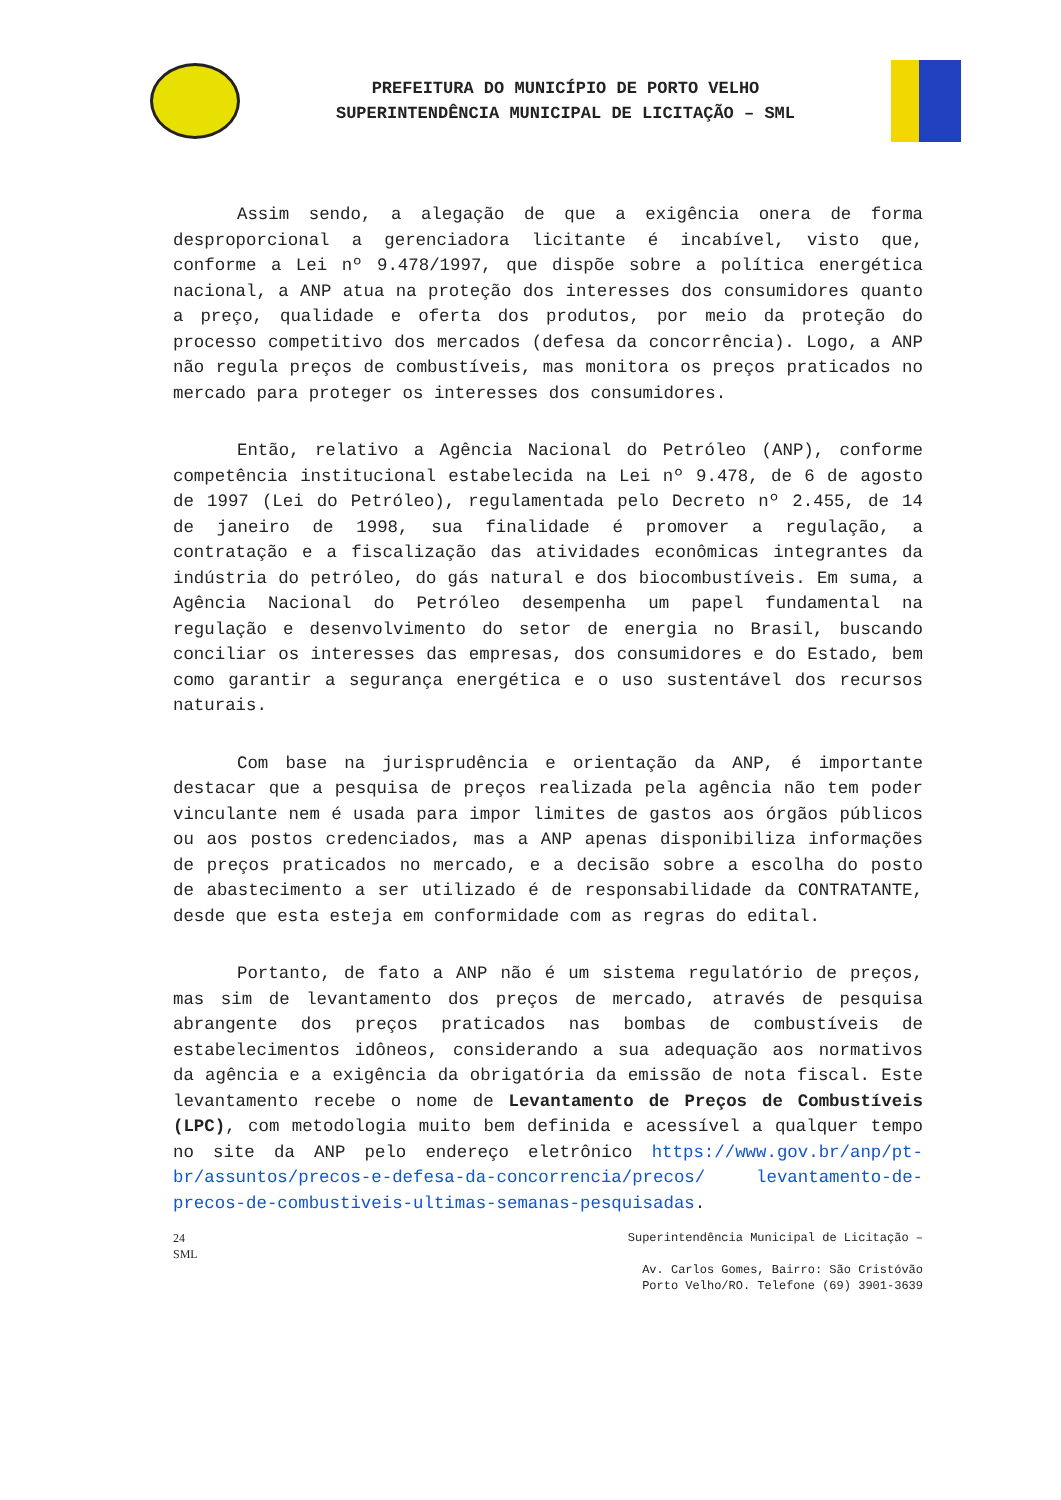PREFEITURA DO MUNICÍPIO DE PORTO VELHO
SUPERINTENDÊNCIA MUNICIPAL DE LICITAÇÃO – SML
Assim sendo, a alegação de que a exigência onera de forma desproporcional a gerenciadora licitante é incabível, visto que, conforme a Lei nº 9.478/1997, que dispõe sobre a política energética nacional, a ANP atua na proteção dos interesses dos consumidores quanto a preço, qualidade e oferta dos produtos, por meio da proteção do processo competitivo dos mercados (defesa da concorrência). Logo, a ANP não regula preços de combustíveis, mas monitora os preços praticados no mercado para proteger os interesses dos consumidores.
Então, relativo a Agência Nacional do Petróleo (ANP), conforme competência institucional estabelecida na Lei nº 9.478, de 6 de agosto de 1997 (Lei do Petróleo), regulamentada pelo Decreto nº 2.455, de 14 de janeiro de 1998, sua finalidade é promover a regulação, a contratação e a fiscalização das atividades econômicas integrantes da indústria do petróleo, do gás natural e dos biocombustíveis. Em suma, a Agência Nacional do Petróleo desempenha um papel fundamental na regulação e desenvolvimento do setor de energia no Brasil, buscando conciliar os interesses das empresas, dos consumidores e do Estado, bem como garantir a segurança energética e o uso sustentável dos recursos naturais.
Com base na jurisprudência e orientação da ANP, é importante destacar que a pesquisa de preços realizada pela agência não tem poder vinculante nem é usada para impor limites de gastos aos órgãos públicos ou aos postos credenciados, mas a ANP apenas disponibiliza informações de preços praticados no mercado, e a decisão sobre a escolha do posto de abastecimento a ser utilizado é de responsabilidade da CONTRATANTE, desde que esta esteja em conformidade com as regras do edital.
Portanto, de fato a ANP não é um sistema regulatório de preços, mas sim de levantamento dos preços de mercado, através de pesquisa abrangente dos preços praticados nas bombas de combustíveis de estabelecimentos idôneos, considerando a sua adequação aos normativos da agência e a exigência da obrigatória da emissão de nota fiscal. Este levantamento recebe o nome de Levantamento de Preços de Combustíveis (LPC), com metodologia muito bem definida e acessível a qualquer tempo no site da ANP pelo endereço eletrônico https://www.gov.br/anp/pt-br/assuntos/precos-e-defesa-da-concorrencia/precos/ levantamento-de-precos-de-combustiveis-ultimas-semanas-pesquisadas.
24
SML
Superintendência Municipal de Licitação –
Av. Carlos Gomes, Bairro: São Cristóvão
Porto Velho/RO. Telefone (69) 3901-3639